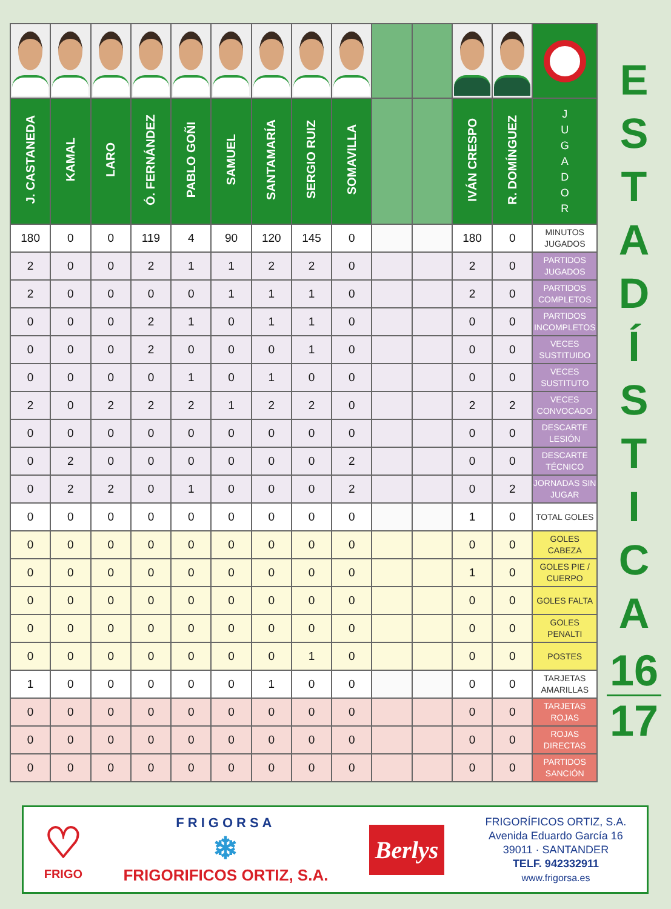| J. CASTANEDA | KAMAL | LARO | Ó. FERNÁNDEZ | PABLO GOÑI | SAMUEL | SANTAMARÍA | SERGIO RUIZ | SOMAVILLA | | | IVÁN CRESPO | R. DOMÍNGUEZ | J U G A D O R |
| --- | --- | --- | --- | --- | --- | --- | --- | --- | --- | --- | --- | --- | --- |
| 180 | 0 | 0 | 119 | 4 | 90 | 120 | 145 | 0 | | | 180 | 0 | MINUTOS JUGADOS |
| 2 | 0 | 0 | 2 | 1 | 1 | 2 | 2 | 0 | | | 2 | 0 | PARTIDOS JUGADOS |
| 2 | 0 | 0 | 0 | 0 | 1 | 1 | 1 | 0 | | | 2 | 0 | PARTIDOS COMPLETOS |
| 0 | 0 | 0 | 2 | 1 | 0 | 1 | 1 | 0 | | | 0 | 0 | PARTIDOS INCOMPLETOS |
| 0 | 0 | 0 | 2 | 0 | 0 | 0 | 1 | 0 | | | 0 | 0 | VECES SUSTITUIDO |
| 0 | 0 | 0 | 0 | 1 | 0 | 1 | 0 | 0 | | | 0 | 0 | VECES SUSTITUTO |
| 2 | 0 | 2 | 2 | 2 | 1 | 2 | 2 | 0 | | | 2 | 2 | VECES CONVOCADO |
| 0 | 0 | 0 | 0 | 0 | 0 | 0 | 0 | 0 | | | 0 | 0 | DESCARTE LESIÓN |
| 0 | 2 | 0 | 0 | 0 | 0 | 0 | 0 | 2 | | | 0 | 0 | DESCARTE TÉCNICO |
| 0 | 2 | 2 | 0 | 1 | 0 | 0 | 0 | 2 | | | 0 | 2 | JORNADAS SIN JUGAR |
| 0 | 0 | 0 | 0 | 0 | 0 | 0 | 0 | 0 | | | 1 | 0 | TOTAL GOLES |
| 0 | 0 | 0 | 0 | 0 | 0 | 0 | 0 | 0 | | | 0 | 0 | GOLES CABEZA |
| 0 | 0 | 0 | 0 | 0 | 0 | 0 | 0 | 0 | | | 1 | 0 | GOLES PIE / CUERPO |
| 0 | 0 | 0 | 0 | 0 | 0 | 0 | 0 | 0 | | | 0 | 0 | GOLES FALTA |
| 0 | 0 | 0 | 0 | 0 | 0 | 0 | 0 | 0 | | | 0 | 0 | GOLES PENALTI |
| 0 | 0 | 0 | 0 | 0 | 0 | 0 | 1 | 0 | | | 0 | 0 | POSTES |
| 1 | 0 | 0 | 0 | 0 | 0 | 1 | 0 | 0 | | | 0 | 0 | TARJETAS AMARILLAS |
| 0 | 0 | 0 | 0 | 0 | 0 | 0 | 0 | 0 | | | 0 | 0 | TARJETAS ROJAS |
| 0 | 0 | 0 | 0 | 0 | 0 | 0 | 0 | 0 | | | 0 | 0 | ROJAS DIRECTAS |
| 0 | 0 | 0 | 0 | 0 | 0 | 0 | 0 | 0 | | | 0 | 0 | PARTIDOS SANCIÓN |
E
S
T
A
D
Í
S
T
I
C
A
16
17
♡
FRIGO
FRIGORSA
❄
FRIGORIFICOS ORTIZ, S.A.
Berlys
FRIGORÍFICOS ORTIZ, S.A.
Avenida Eduardo García 16
39011 · SANTANDER
TELF. 942332911
www.frigorsa.es